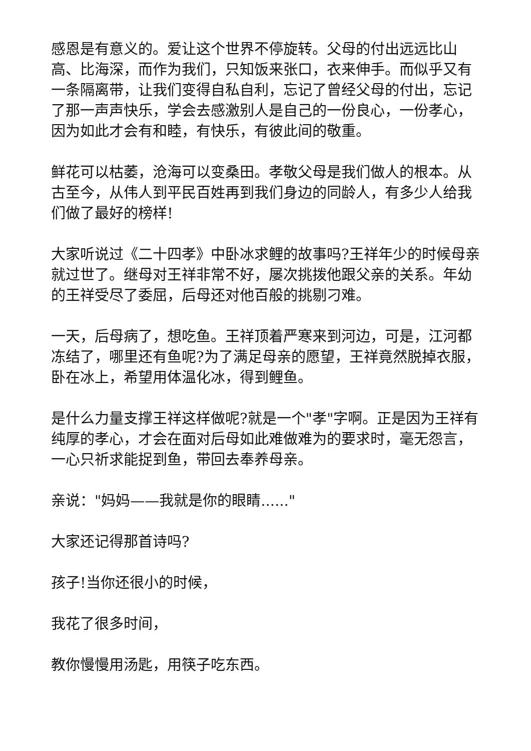感恩是有意义的。爱让这个世界不停旋转。父母的付出远远比山高、比海深，而作为我们，只知饭来张口，衣来伸手。而似乎又有一条隔离带，让我们变得自私自利，忘记了曾经父母的付出，忘记了那一声声快乐，学会去感激别人是自己的一份良心，一份孝心，因为如此才会有和睦，有快乐，有彼此间的敬重。
鲜花可以枯萎，沧海可以变桑田。孝敬父母是我们做人的根本。从古至今，从伟人到平民百姓再到我们身边的同龄人，有多少人给我们做了最好的榜样!
大家听说过《二十四孝》中卧冰求鲤的故事吗?王祥年少的时候母亲就过世了。继母对王祥非常不好，屡次挑拨他跟父亲的关系。年幼的王祥受尽了委屈，后母还对他百般的挑剔刁难。
一天，后母病了，想吃鱼。王祥顶着严寒来到河边，可是，江河都冻结了，哪里还有鱼呢?为了满足母亲的愿望，王祥竟然脱掉衣服，卧在冰上，希望用体温化冰，得到鲤鱼。
是什么力量支撑王祥这样做呢?就是一个"孝"字啊。正是因为王祥有纯厚的孝心，才会在面对后母如此难做难为的要求时，毫无怨言，一心只祈求能捉到鱼，带回去奉养母亲。
亲说："妈妈——我就是你的眼睛......"
大家还记得那首诗吗?
孩子!当你还很小的时候，
我花了很多时间，
教你慢慢用汤匙，用筷子吃东西。